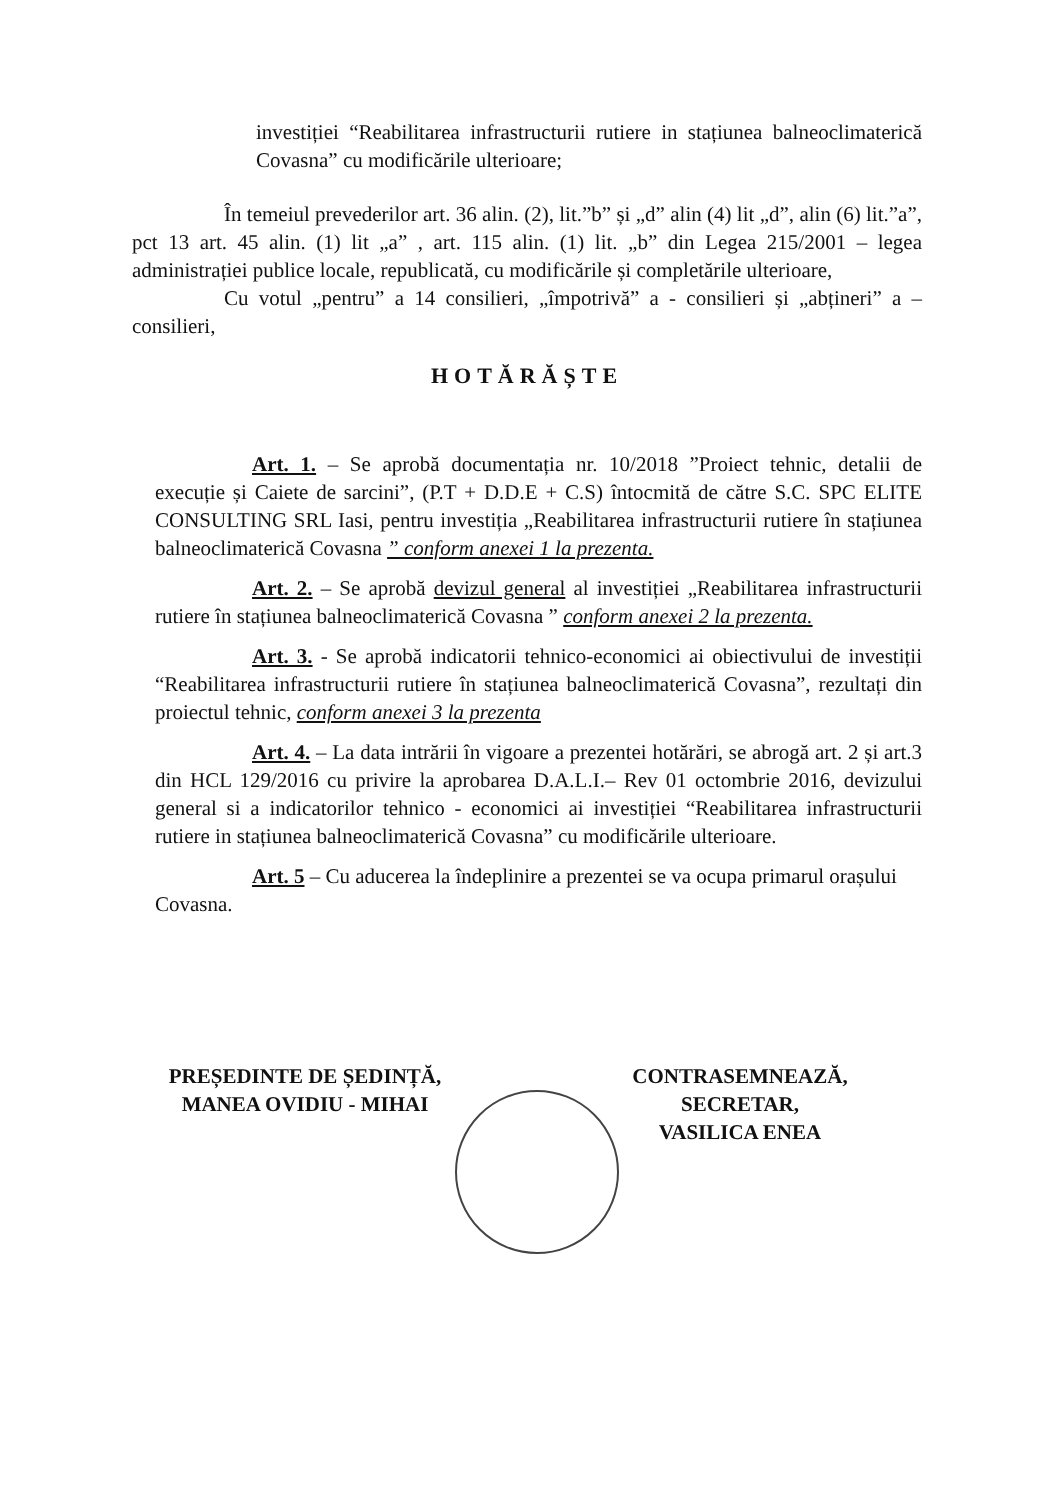investiției “Reabilitarea infrastructurii rutiere in stațiunea balneoclimaterică Covasna” cu modificările ulterioare;
În temeiul prevederilor art. 36 alin. (2), lit.”b” și „d” alin (4) lit „d”, alin (6) lit.”a”, pct 13 art. 45 alin. (1) lit „a” , art. 115 alin. (1) lit. „b” din Legea 215/2001 – legea administrației publice locale, republicată, cu modificările și completările ulterioare,
Cu votul „pentru” a 14 consilieri, „împotrivă” a - consilieri și „abțineri” a – consilieri,
HOTĂRĂȘTE
Art. 1. – Se aprobă documentația nr. 10/2018 ”Proiect tehnic, detalii de execuție și Caiete de sarcini”, (P.T + D.D.E + C.S) întocmită de către S.C. SPC ELITE CONSULTING SRL Iasi, pentru investiția „Reabilitarea infrastructurii rutiere în stațiunea balneoclimaterică Covasna ” conform anexei 1 la prezenta.
Art. 2. – Se aprobă devizul general al investiției „Reabilitarea infrastructurii rutiere în stațiunea balneoclimaterică Covasna ” conform anexei 2 la prezenta.
Art. 3. - Se aprobă indicatorii tehnico-economici ai obiectivului de investiții “Reabilitarea infrastructurii rutiere în stațiunea balneoclimaterică Covasna”, rezultați din proiectul tehnic, conform anexei 3 la prezenta
Art. 4. – La data intrării în vigoare a prezentei hotărări, se abrogă art. 2 și art.3 din HCL 129/2016 cu privire la aprobarea D.A.L.I.– Rev 01 octombrie 2016, devizului general si a indicatorilor tehnico - economici ai investiției “Reabilitarea infrastructurii rutiere in stațiunea balneoclimaterică Covasna” cu modificările ulterioare.
Art. 5 – Cu aducerea la îndeplinire a prezentei se va ocupa primarul orașului Covasna.
PREȘEDINTE DE ȘEDINȚĂ,
MANEA OVIDIU - MIHAI
CONTRASEMNEAZĂ,
SECRETAR,
VASILICA ENEA